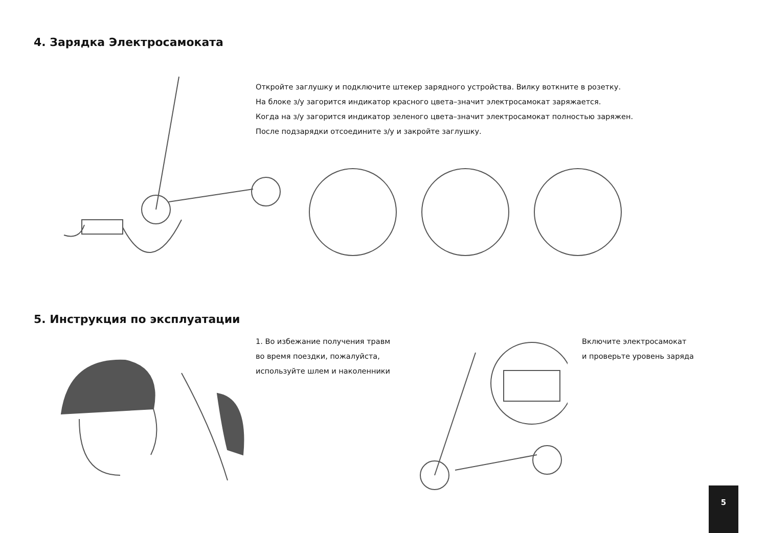4. Зарядка Электросамоката
Откройте заглушку и подключите штекер зарядного устройства. Вилку воткните в розетку.
На блоке з/у загорится индикатор красного цвета–значит электросамокат заряжается.
Когда на з/у загорится индикатор зеленого цвета–значит электросамокат полностью заряжен.
После подзарядки отсоедините з/у и закройте заглушку.
5. Инструкция по эксплуатации
1. Во избежание получения травм
во время поездки, пожалуйста,
используйте шлем и наколенники
Включите электросамокат
и проверьте уровень заряда
5